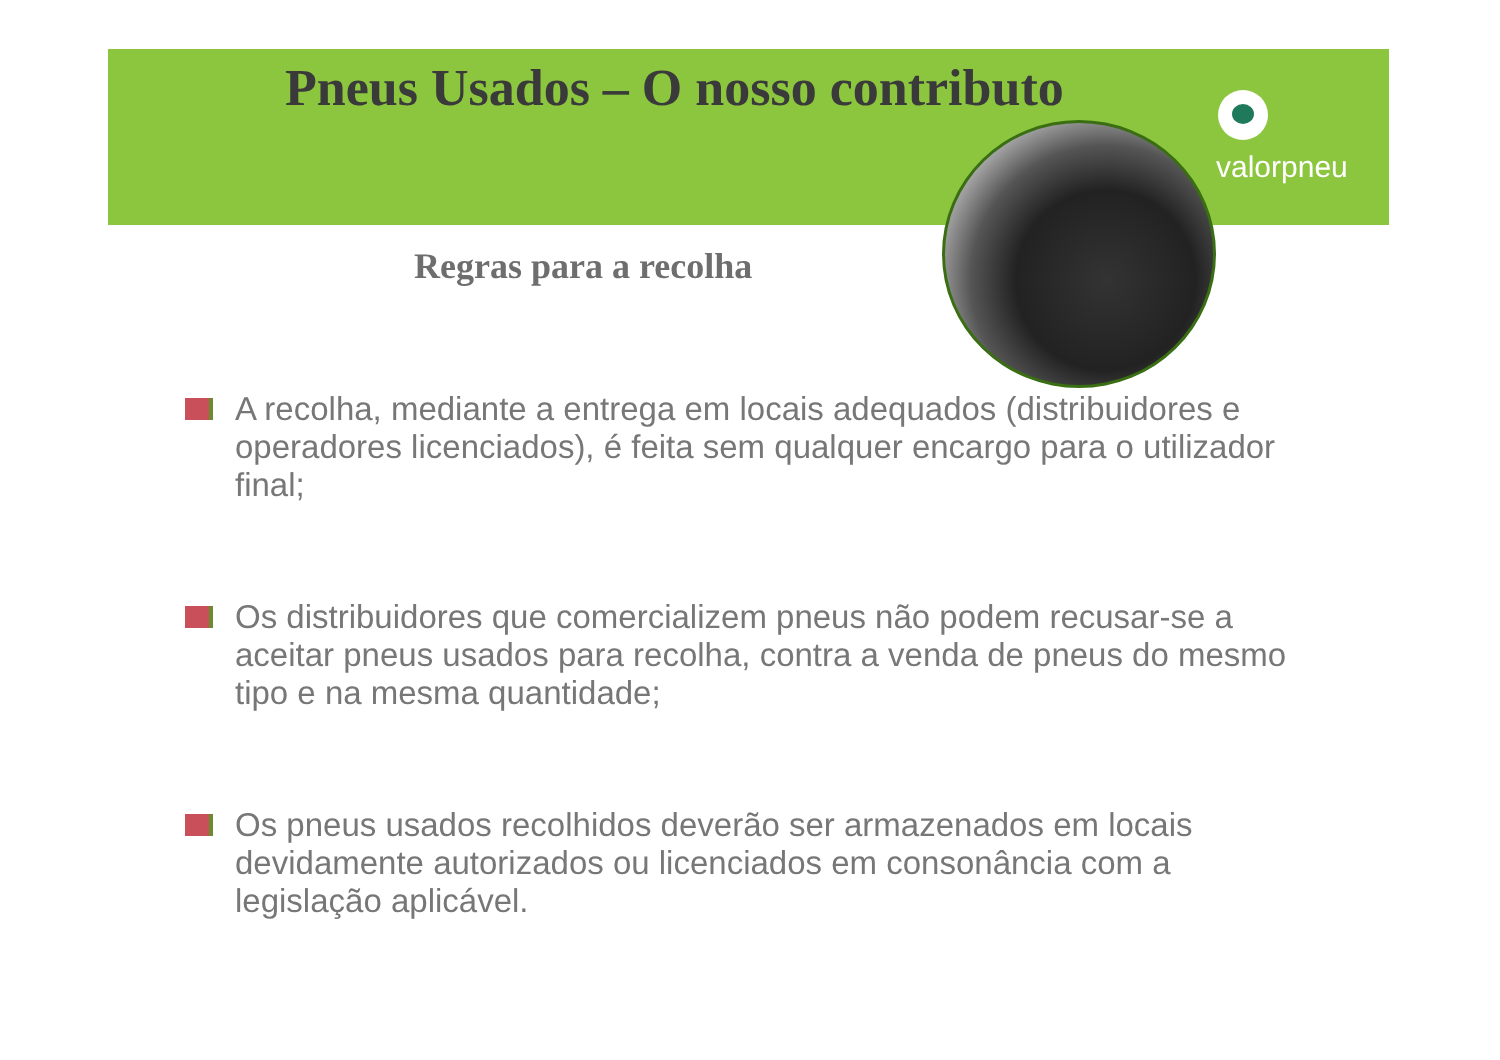Pneus Usados – O nosso contributo
valorpneu
Regras para a recolha
A recolha, mediante a entrega em locais adequados (distribuidores e operadores licenciados), é feita sem qualquer encargo para o utilizador final;
Os distribuidores que comercializem pneus não podem recusar-se a aceitar pneus usados para recolha, contra a venda de pneus do mesmo tipo e na mesma quantidade;
Os pneus usados recolhidos deverão ser armazenados em locais devidamente autorizados ou licenciados em consonância com a legislação aplicável.